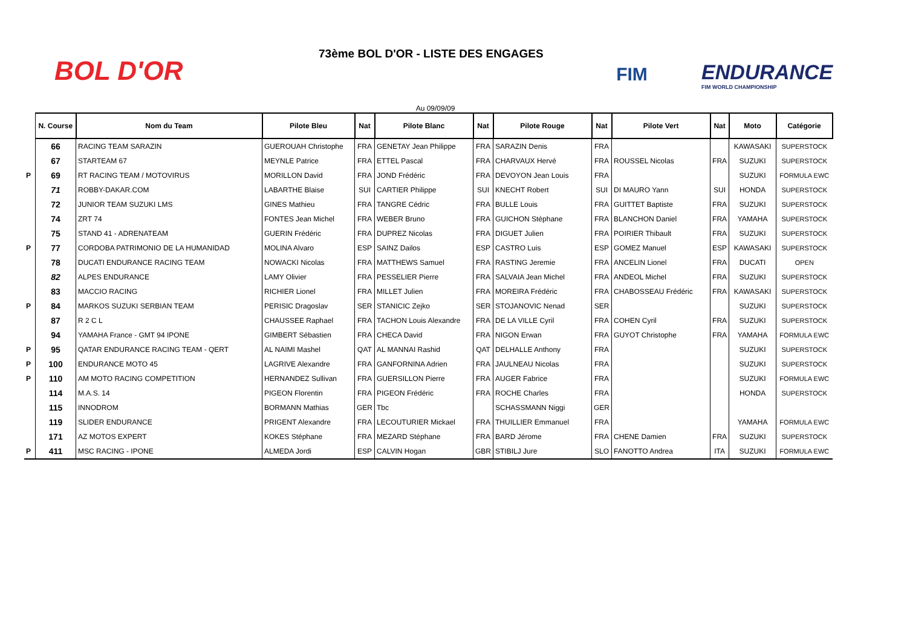BOL D'OR
73ème BOL D'OR - LISTE DES ENGAGES
FIM
ENDURANCE
FIM WORLD CHAMPIONSHIP
Au 09/09/09
| | N. Course | Nom du Team | Pilote Bleu | Nat | Pilote Blanc | Nat | Pilote Rouge | Nat | Pilote Vert | Nat | Moto | Catégorie |
| --- | --- | --- | --- | --- | --- | --- | --- | --- | --- | --- | --- | --- |
| | 66 | RACING TEAM SARAZIN | GUEROUAH Christophe | FRA | GENETAY Jean Philippe | FRA | SARAZIN Denis | FRA | | | KAWASAKI | SUPERSTOCK |
| | 67 | STARTEAM 67 | MEYNLE Patrice | FRA | ETTEL Pascal | FRA | CHARVAUX Hervé | FRA | ROUSSEL Nicolas | FRA | SUZUKI | SUPERSTOCK |
| P | 69 | RT RACING TEAM / MOTOVIRUS | MORILLON David | FRA | JOND Frédéric | FRA | DEVOYON Jean Louis | FRA | | | SUZUKI | FORMULA EWC |
| | 71 | ROBBY-DAKAR.COM | LABARTHE Blaise | SUI | CARTIER Philippe | SUI | KNECHT Robert | SUI | DI MAURO Yann | SUI | HONDA | SUPERSTOCK |
| | 72 | JUNIOR TEAM SUZUKI LMS | GINES Mathieu | FRA | TANGRE Cédric | FRA | BULLE Louis | FRA | GUITTET Baptiste | FRA | SUZUKI | SUPERSTOCK |
| | 74 | ZRT 74 | FONTES Jean Michel | FRA | WEBER Bruno | FRA | GUICHON Stéphane | FRA | BLANCHON Daniel | FRA | YAMAHA | SUPERSTOCK |
| | 75 | STAND 41 - ADRENATEAM | GUERIN Frédéric | FRA | DUPREZ Nicolas | FRA | DIGUET Julien | FRA | POIRIER Thibault | FRA | SUZUKI | SUPERSTOCK |
| P | 77 | CORDOBA PATRIMONIO DE LA HUMANIDAD | MOLINA Alvaro | ESP | SAINZ Dailos | ESP | CASTRO Luis | ESP | GOMEZ Manuel | ESP | KAWASAKI | SUPERSTOCK |
| | 78 | DUCATI ENDURANCE RACING TEAM | NOWACKI Nicolas | FRA | MATTHEWS Samuel | FRA | RASTING Jeremie | FRA | ANCELIN Lionel | FRA | DUCATI | OPEN |
| | 82 | ALPES ENDURANCE | LAMY Olivier | FRA | PESSELIER Pierre | FRA | SALVAIA Jean Michel | FRA | ANDEOL Michel | FRA | SUZUKI | SUPERSTOCK |
| | 83 | MACCIO RACING | RICHIER Lionel | FRA | MILLET Julien | FRA | MOREIRA Frédéric | FRA | CHABOSSEAU Frédéric | FRA | KAWASAKI | SUPERSTOCK |
| P | 84 | MARKOS SUZUKI SERBIAN TEAM | PERISIC Dragoslav | SER | STANICIC Zejko | SER | STOJANOVIC Nenad | SER | | | SUZUKI | SUPERSTOCK |
| | 87 | R 2 C L | CHAUSSEE Raphael | FRA | TACHON Louis Alexandre | FRA | DE LA VILLE Cyril | FRA | COHEN Cyril | FRA | SUZUKI | SUPERSTOCK |
| | 94 | YAMAHA France - GMT 94 IPONE | GIMBERT Sébastien | FRA | CHECA David | FRA | NIGON Erwan | FRA | GUYOT Christophe | FRA | YAMAHA | FORMULA EWC |
| P | 95 | QATAR ENDURANCE RACING TEAM - QERT | AL NAIMI Mashel | QAT | AL MANNAI Rashid | QAT | DELHALLE Anthony | FRA | | | SUZUKI | SUPERSTOCK |
| P | 100 | ENDURANCE MOTO 45 | LAGRIVE Alexandre | FRA | GANFORNINA Adrien | FRA | JAULNEAU Nicolas | FRA | | | SUZUKI | SUPERSTOCK |
| P | 110 | AM MOTO RACING COMPETITION | HERNANDEZ Sullivan | FRA | GUERSILLON Pierre | FRA | AUGER Fabrice | FRA | | | SUZUKI | FORMULA EWC |
| | 114 | M.A.S. 14 | PIGEON Florentin | FRA | PIGEON Frédéric | FRA | ROCHE Charles | FRA | | | HONDA | SUPERSTOCK |
| | 115 | INNODROM | BORMANN Mathias | GER | Tbc | | SCHASSMANN Niggi | GER | | | | |
| | 119 | SLIDER ENDURANCE | PRIGENT Alexandre | FRA | LECOUTURIER Mickael | FRA | THUILLIER Emmanuel | FRA | | | YAMAHA | FORMULA EWC |
| | 171 | AZ MOTOS EXPERT | KOKES Stéphane | FRA | MEZARD Stéphane | FRA | BARD Jérome | FRA | CHENE Damien | FRA | SUZUKI | SUPERSTOCK |
| P | 411 | MSC RACING - IPONE | ALMEDA Jordi | ESP | CALVIN Hogan | GBR | STIBILJ Jure | SLO | FANOTTO Andrea | ITA | SUZUKI | FORMULA EWC |